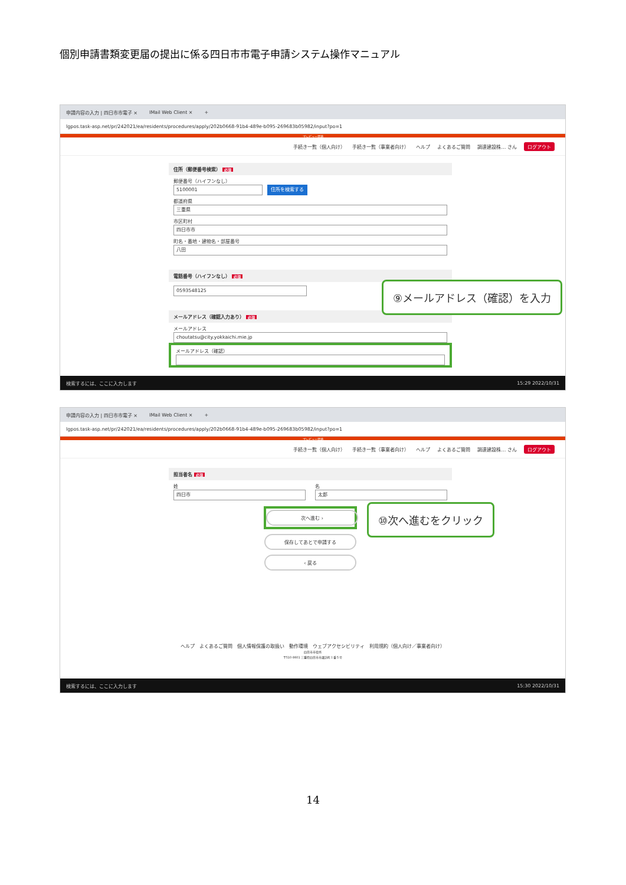個別申請書類変更届の提出に係る四日市市電子申請システム操作マニュアル
申請内容の入力 | 四日市市電子 × IMail Web Client × +
lgpos.task-asp.net/pr/242021/ea/residents/procedures/apply/202b0668-91b4-489e-b095-269683b05982/input?po=1
プレビュー環境
手続き一覧（個人向け） 手続き一覧（事業者向け） ヘルプ よくあるご質問 調達建設株… さん ログアウト
住所（郵便番号検索） 必須
郵便番号（ハイフンなし）
5100001
住所を検索する
都道府県
三重県
市区町村
四日市市
町名・番地・建物名・部屋番号
八田
電話番号（ハイフンなし） 必須
0593548125
メールアドレス（確認入力あり） 必須
メールアドレス
choutatsu@city.yokkaichi.mie.jp
メールアドレス（確認）
検索するには、ここに入力します 15:29 2022/10/31
⑨メールアドレス（確認）を入力
申請内容の入力 | 四日市市電子 × IMail Web Client × +
lgpos.task-asp.net/pr/242021/ea/residents/procedures/apply/202b0668-91b4-489e-b095-269683b05982/input?po=1
プレビュー環境
手続き一覧（個人向け） 手続き一覧（事業者向け） ヘルプ よくあるご質問 調達建設株… さん ログアウト
担当者名 必須
姓
四日市
名
太郎
次へ進む ›
保存してあとで申請する
‹ 戻る
ヘルプ　よくあるご質問　個人情報保護の取扱い　動作環境　ウェブアクセシビリティ　利用規約（個人向け／事業者向け）
四日市市役所
〒510-8601 三重県四日市市諏訪町１番５号
検索するには、ここに入力します 15:30 2022/10/31
⑩次へ進むをクリック
14